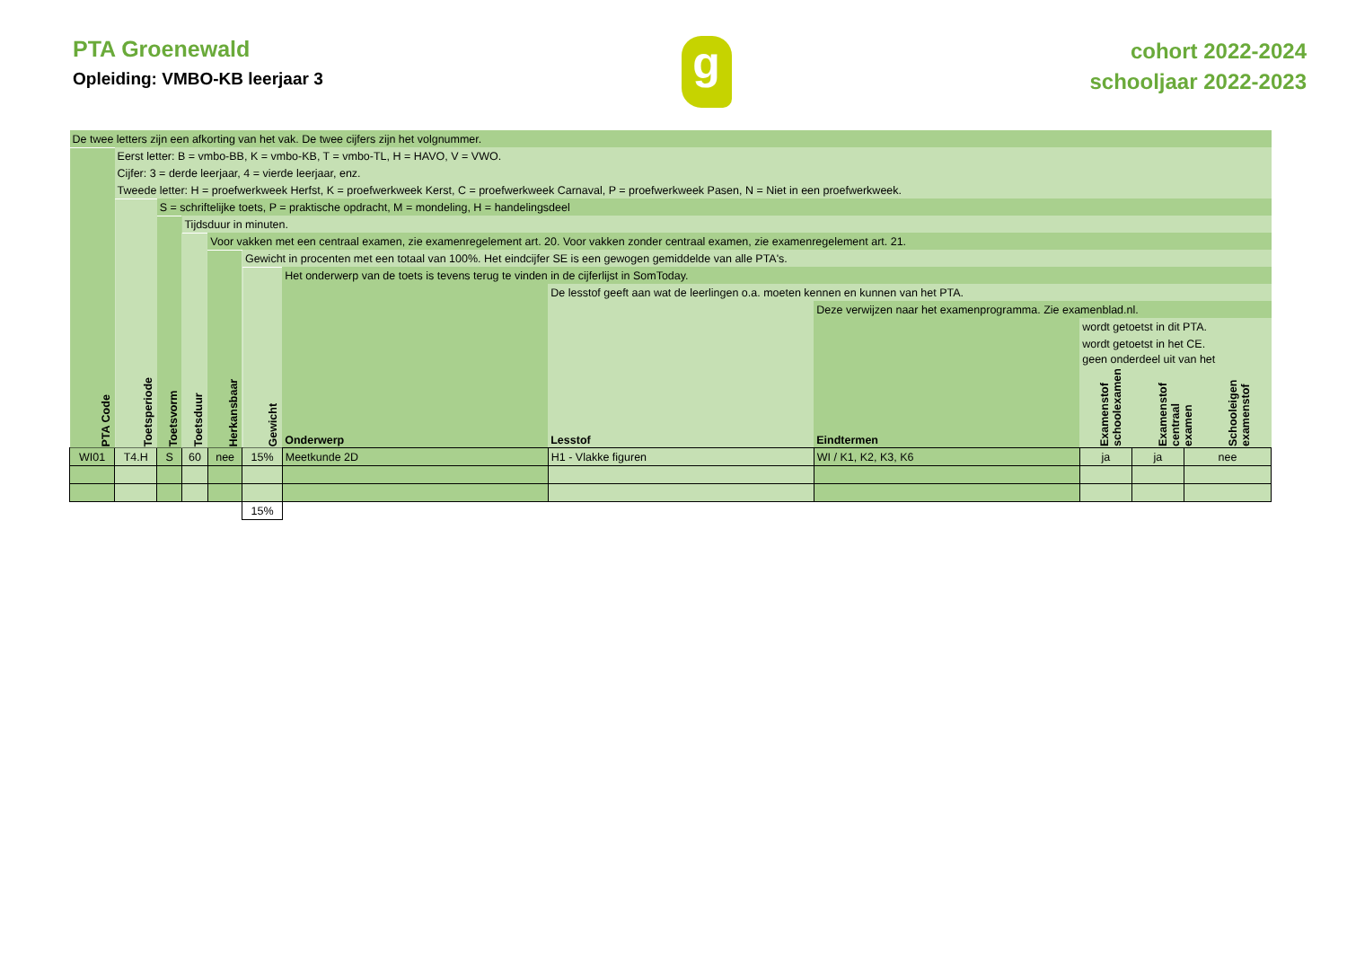PTA Groenewald
Opleiding: VMBO-KB leerjaar 3
g
cohort 2022-2024
schooljaar 2022-2023
| De twee letters zijn een afkorting van het vak. De twee cijfers zijn het volgnummer. | | | | | | | | | | | |
| PTA Code | Eerst letter: B = vmbo-BB, K = vmbo-KB, T = vmbo-TL, H = HAVO, V = VWO. | | | | | | | | | | |
| | Cijfer: 3 = derde leerjaar, 4 = vierde leerjaar, enz. | | | | | | | | | | |
| | Tweede letter: H = proefwerkweek Herfst, K = proefwerkweek Kerst, C = proefwerkweek Carnaval, P = proefwerkweek Pasen, N = Niet in een proefwerkweek. | | | | | | | | | | |
| | Toetsperiode | S = schriftelijke toets, P = praktische opdracht, M = mondeling, H = handelingsdeel | | | | | | | | | |
| | | Toetsvorm | Tijdsduur in minuten. | | | | | | | | |
| | | | Toetsduur | Voor vakken met een centraal examen, zie examenregelement art. 20. Voor vakken zonder centraal examen, zie examenregelement art. 21. | | | | | | | |
| | | | | Herkansbaar | Gewicht in procenten met een totaal van 100%. Het eindcijfer SE is een gewogen gemiddelde van alle PTA's. | | | | | | |
| | | | | | Gewicht | Het onderwerp van de toets is tevens terug te vinden in de cijferlijst in SomToday. | | | | | |
| | | | | | | Onderwerp | De lesstof geeft aan wat de leerlingen o.a. moeten kennen en kunnen van het PTA. | | | | |
| | | | | | | | Lesstof | Deze verwijzen naar het examenprogramma. Zie examenblad.nl. | | | |
| | | | | | | | | Eindtermen | wordt getoetst in dit PTA. | | |
| | | | | | | | | | wordt getoetst in het CE. | | |
| | | | | | | | | | geen onderdeel uit van het Examenstof schoolexamen Examenstof centraal examen Schooleigen examenstof | | |
| WI01 | T4.H | S | 60 | nee | 15% | Meetkunde 2D | H1 - Vlakke figuren | WI / K1, K2, K3, K6 | ja | ja | nee |
| | | | | | 15% | | | | | | |